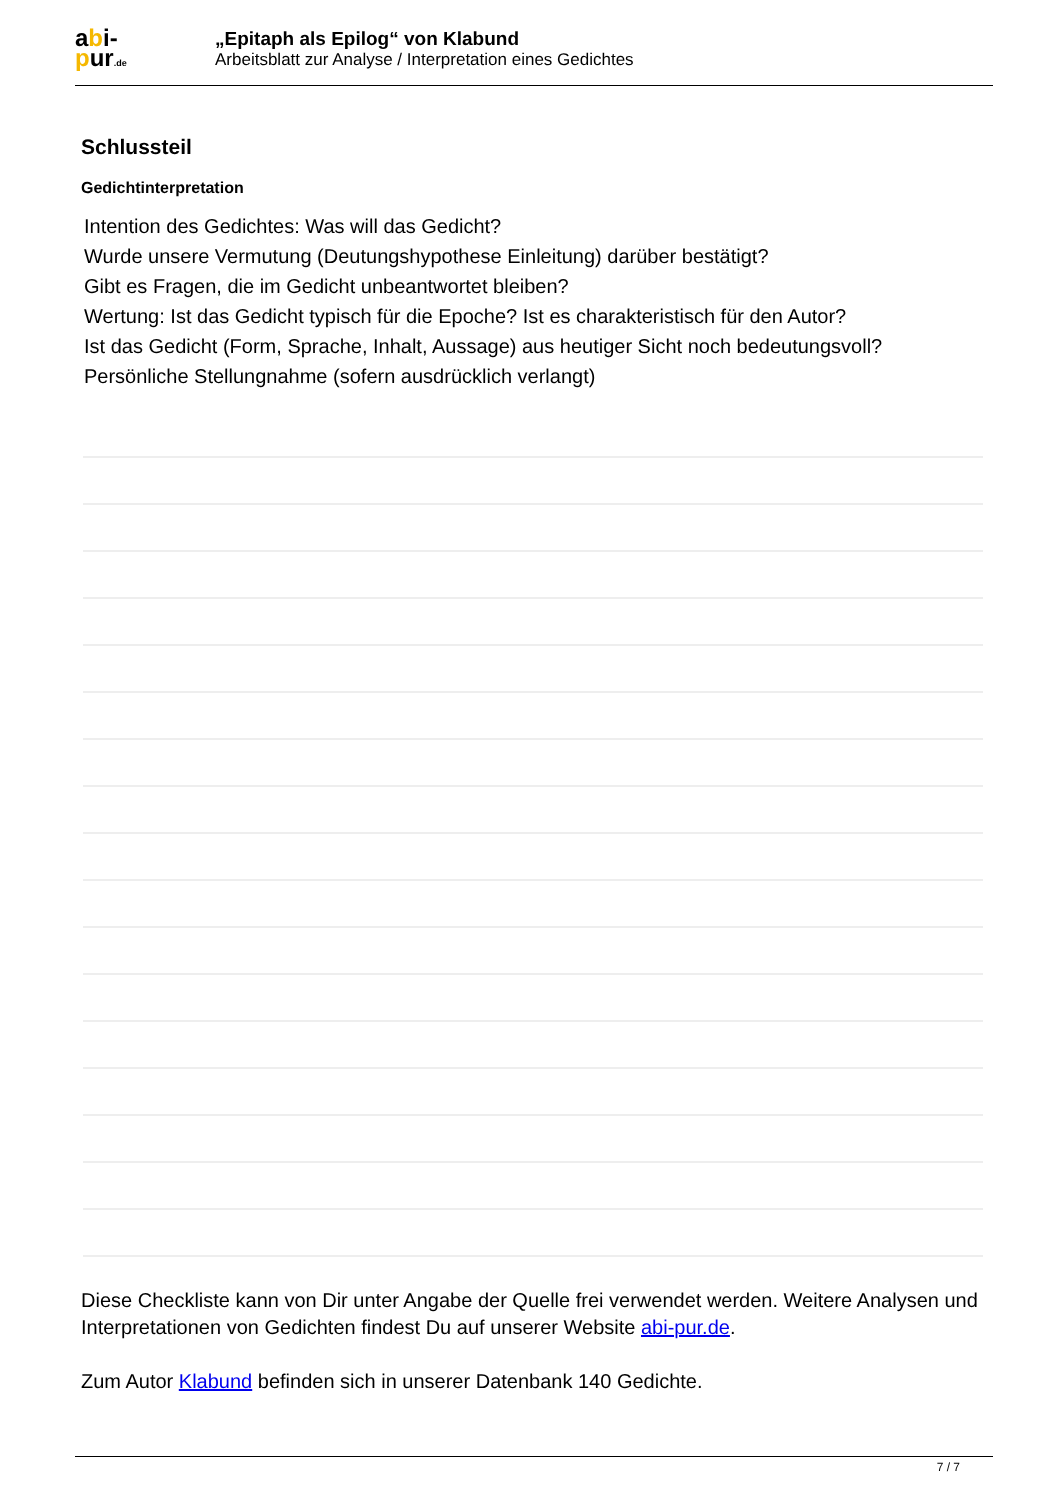abi-
pur.de
„Epitaph als Epilog“ von Klabund
Arbeitsblatt zur Analyse / Interpretation eines Gedichtes
Schlussteil
Gedichtinterpretation
Intention des Gedichtes: Was will das Gedicht?
Wurde unsere Vermutung (Deutungshypothese Einleitung) darüber bestätigt?
Gibt es Fragen, die im Gedicht unbeantwortet bleiben?
Wertung: Ist das Gedicht typisch für die Epoche? Ist es charakteristisch für den Autor?
Ist das Gedicht (Form, Sprache, Inhalt, Aussage) aus heutiger Sicht noch bedeutungsvoll?
Persönliche Stellungnahme (sofern ausdrücklich verlangt)
Diese Checkliste kann von Dir unter Angabe der Quelle frei verwendet werden. Weitere Analysen und Interpretationen von Gedichten findest Du auf unserer Website abi-pur.de.
Zum Autor Klabund befinden sich in unserer Datenbank 140 Gedichte.
7 / 7